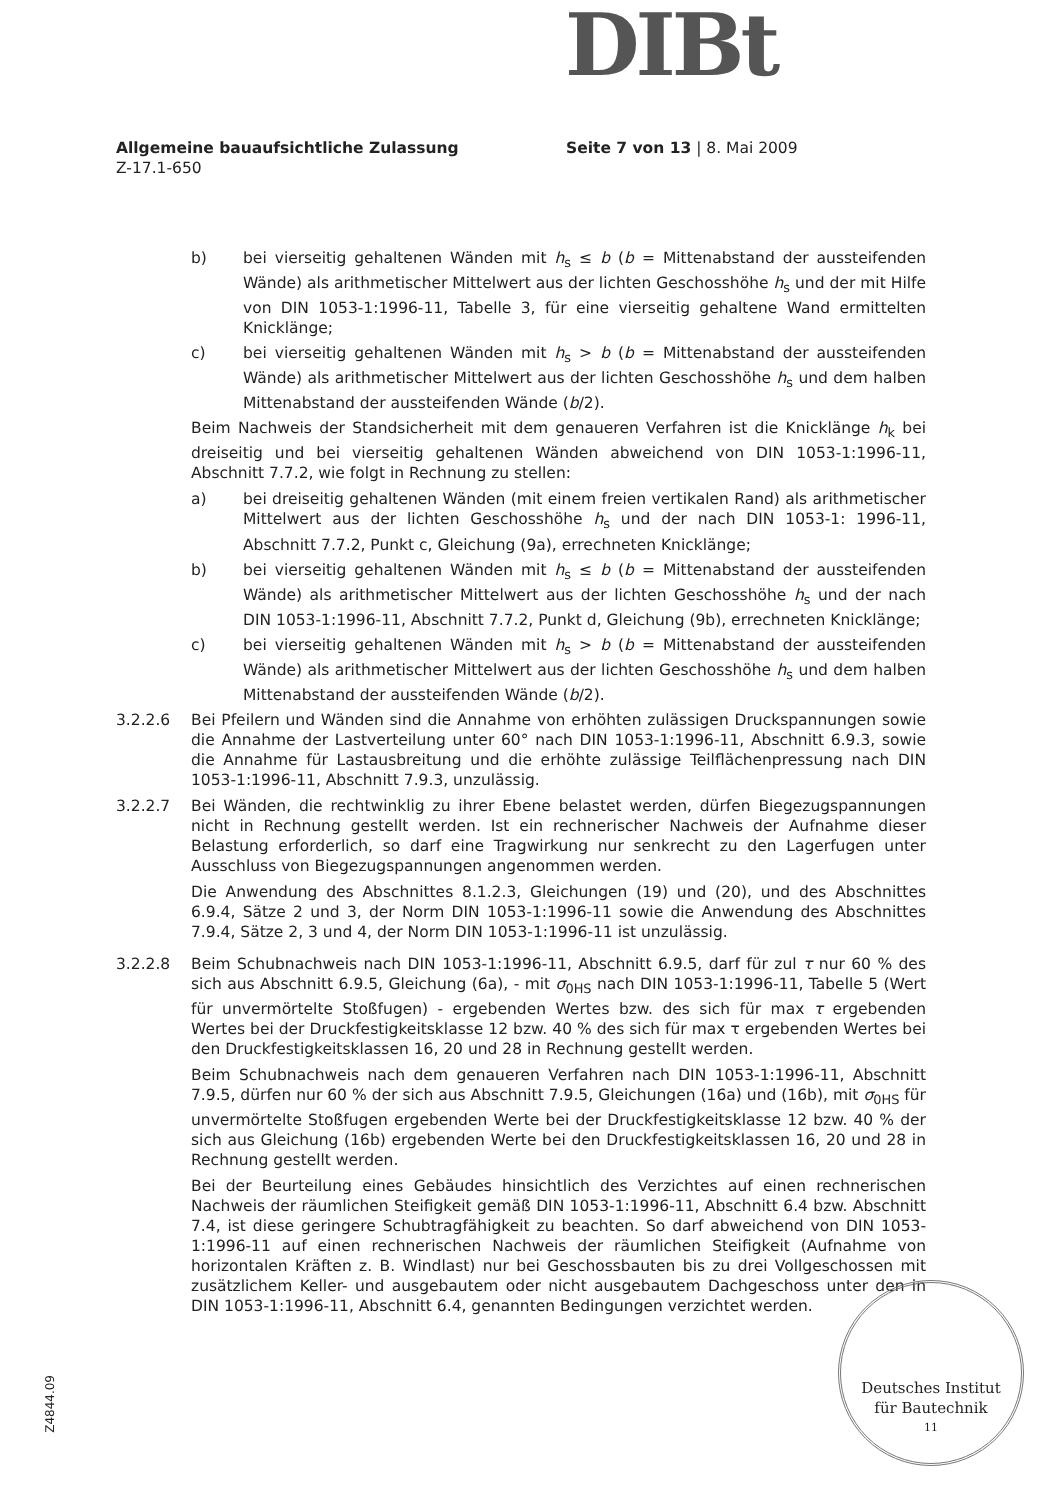DIBt
Allgemeine bauaufsichtliche Zulassung Seite 7 von 13 | 8. Mai 2009
Z-17.1-650
b) bei vierseitig gehaltenen Wänden mit h<sub>s</sub> ≤ b (b = Mittenabstand der aussteifenden Wände) als arithmetischer Mittelwert aus der lichten Geschosshöhe h<sub>s</sub> und der mit Hilfe von DIN 1053-1:1996-11, Tabelle 3, für eine vierseitig gehaltene Wand ermittelten Knicklänge;
c) bei vierseitig gehaltenen Wänden mit h<sub>s</sub> > b (b = Mittenabstand der aussteifenden Wände) als arithmetischer Mittelwert aus der lichten Geschosshöhe h<sub>s</sub> und dem halben Mittenabstand der aussteifenden Wände (b/2).
Beim Nachweis der Standsicherheit mit dem genaueren Verfahren ist die Knicklänge h<sub>k</sub> bei dreiseitig und bei vierseitig gehaltenen Wänden abweichend von DIN 1053-1:1996-11, Abschnitt 7.7.2, wie folgt in Rechnung zu stellen:
a) bei dreiseitig gehaltenen Wänden (mit einem freien vertikalen Rand) als arith­metischer Mittelwert aus der lichten Geschosshöhe h<sub>s</sub> und der nach DIN 1053-1: 1996-11, Abschnitt 7.7.2, Punkt c, Gleichung (9a), errechneten Knicklänge;
b) bei vierseitig gehaltenen Wänden mit h<sub>s</sub> ≤ b (b = Mittenabstand der aussteifenden Wände) als arithmetischer Mittelwert aus der lichten Geschosshöhe h<sub>s</sub> und der nach DIN 1053-1:1996-11, Abschnitt 7.7.2, Punkt d, Gleichung (9b), errechneten Knick­länge;
c) bei vierseitig gehaltenen Wänden mit h<sub>s</sub> > b (b = Mittenabstand der aussteifenden Wände) als arithmetischer Mittelwert aus der lichten Geschosshöhe h<sub>s</sub> und dem halben Mittenabstand der aussteifenden Wände (b/2).
3.2.2.6 Bei Pfeilern und Wänden sind die Annahme von erhöhten zulässigen Druckspannungen sowie die Annahme der Lastverteilung unter 60° nach DIN 1053-1:1996-11, Abschnitt 6.9.3, sowie die Annahme für Lastausbreitung und die erhöhte zulässige Teil­flächenpressung nach DIN 1053-1:1996-11, Abschnitt 7.9.3, unzulässig.
3.2.2.7 Bei Wänden, die rechtwinklig zu ihrer Ebene belastet werden, dürfen Biegezugspannungen nicht in Rechnung gestellt werden. Ist ein rechnerischer Nachweis der Aufnahme dieser Belastung erforderlich, so darf eine Tragwirkung nur senkrecht zu den Lagerfugen unter Ausschluss von Biegezugspannungen angenommen werden.
Die Anwendung des Abschnittes 8.1.2.3, Gleichungen (19) und (20), und des Abschnit­tes 6.9.4, Sätze 2 und 3, der Norm DIN 1053-1:1996-11 sowie die Anwendung des Abschnittes 7.9.4, Sätze 2, 3 und 4, der Norm DIN 1053-1:1996-11 ist unzulässig.
3.2.2.8 Beim Schubnachweis nach DIN 1053-1:1996-11, Abschnitt 6.9.5, darf für zul τ nur 60 % des sich aus Abschnitt 6.9.5, Gleichung (6a), - mit σ<sub>0HS</sub> nach DIN 1053-1:1996-11, Tabelle 5 (Wert für unvermörtelte Stoßfugen) - ergebenden Wertes bzw. des sich für max τ ergebenden Wertes bei der Druckfestigkeitsklasse 12 bzw. 40 % des sich für max τ ergebenden Wertes bei den Druckfestigkeitsklassen 16, 20 und 28 in Rechnung gestellt werden.
Beim Schubnachweis nach dem genaueren Verfahren nach DIN 1053-1:1996-11, Abschnitt 7.9.5, dürfen nur 60 % der sich aus Abschnitt 7.9.5, Gleichungen (16a) und (16b), mit σ<sub>0HS</sub> für unvermörtelte Stoßfugen ergebenden Werte bei der Druckfestigkeits­klasse 12 bzw. 40 % der sich aus Gleichung (16b) ergebenden Werte bei den Druck­festigkeitsklassen 16, 20 und 28 in Rechnung gestellt werden.
Bei der Beurteilung eines Gebäudes hinsichtlich des Verzichtes auf einen rechnerischen Nachweis der räumlichen Steifigkeit gemäß DIN 1053-1:1996-11, Abschnitt 6.4 bzw. Abschnitt 7.4, ist diese geringere Schubtragfähigkeit zu beachten. So darf abweichend von DIN 1053-1:1996-11 auf einen rechnerischen Nachweis der räumlichen Steifigkeit (Aufnahme von horizontalen Kräften z. B. Windlast) nur bei Geschossbauten bis zu drei Vollgeschossen mit zusätzlichem Keller- und ausgebautem oder nicht ausgebautem Dach­geschoss unter den in DIN 1053-1:1996-11, Abschnitt 6.4, genannten Bedingungen ver­zichtet werden.
Z4844.09
Deutsches Institut
für Bautechnik
11